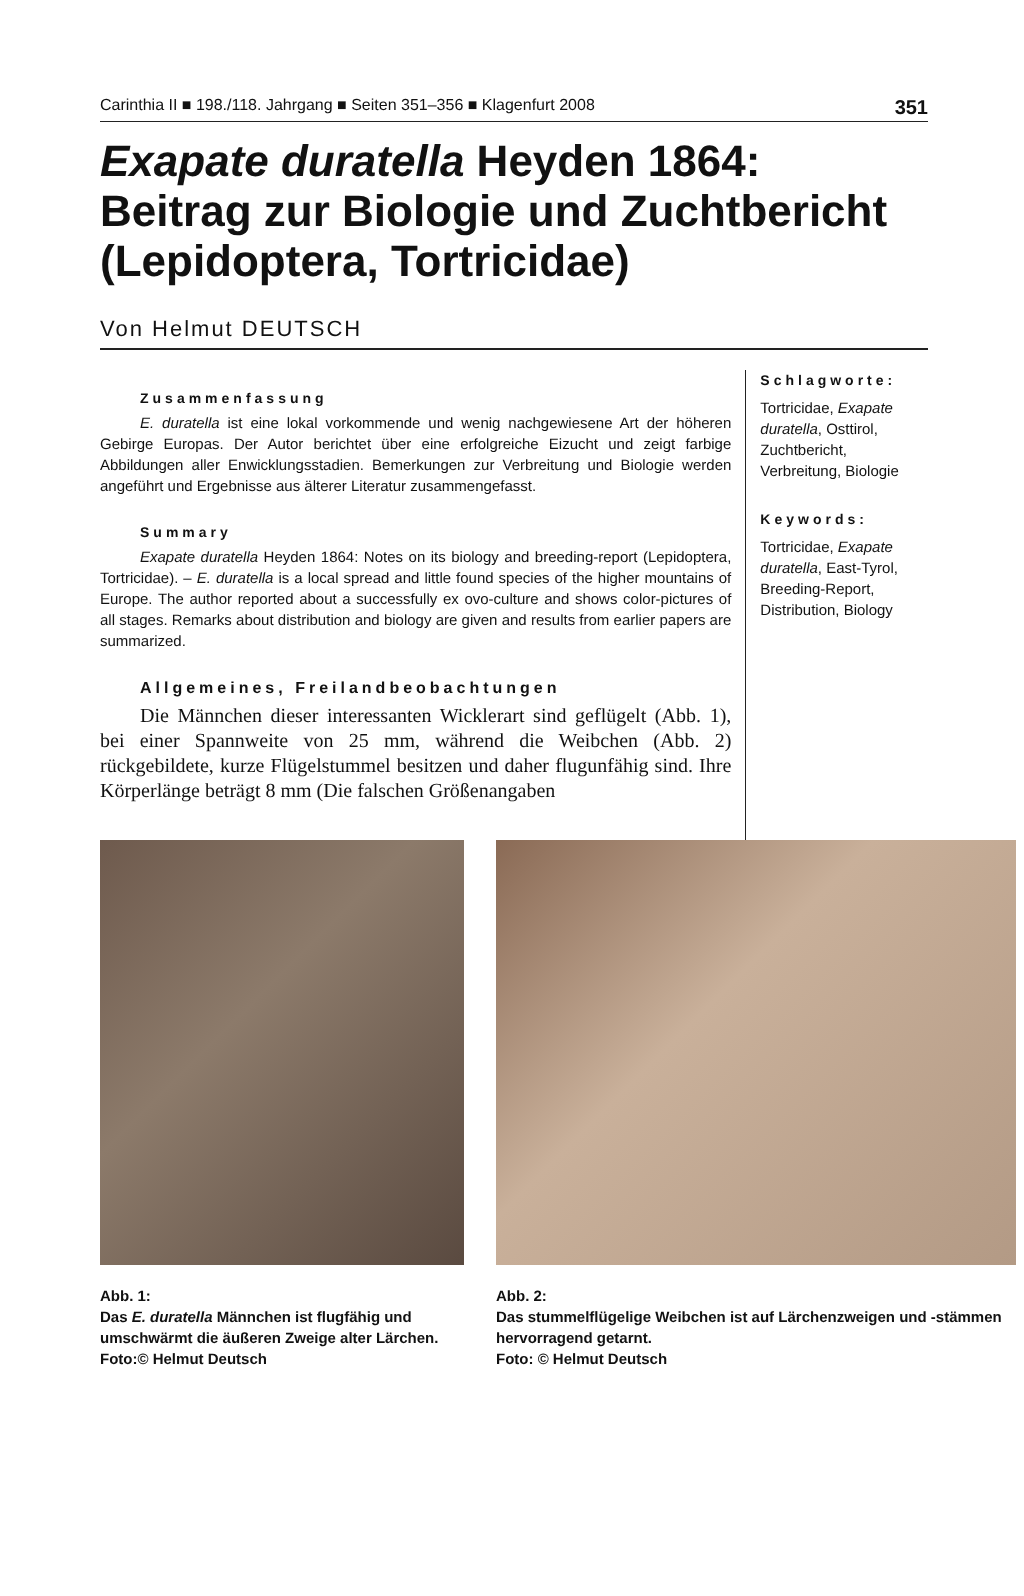Carinthia II ■ 198./118. Jahrgang ■ Seiten 351–356 ■ Klagenfurt 2008 351
Exapate duratella Heyden 1864:
Beitrag zur Biologie und Zuchtbericht
(Lepidoptera, Tortricidae)
Von Helmut DEUTSCH
Zusammenfassung
E. duratella ist eine lokal vorkommende und wenig nachgewiesene Art der höheren Gebirge Europas. Der Autor berichtet über eine erfolgreiche Eizucht und zeigt farbige Abbildungen aller Enwicklungsstadien. Bemerkungen zur Verbreitung und Biologie werden angeführt und Ergebnisse aus älterer Literatur zusammengefasst.
Summary
Exapate duratella Heyden 1864: Notes on its biology and breeding-report (Lepidoptera, Tortricidae). – E. duratella is a local spread and little found species of the higher mountains of Europe. The author reported about a successfully ex ovo-culture and shows color-pictures of all stages. Remarks about distribution and biology are given and results from earlier papers are summarized.
Allgemeines, Freilandbeobachtungen
Die Männchen dieser interessanten Wicklerart sind geflügelt (Abb. 1), bei einer Spannweite von 25 mm, während die Weibchen (Abb. 2) rückgebildete, kurze Flügelstummel besitzen und daher flugunfähig sind. Ihre Körperlänge beträgt 8 mm (Die falschen Größenangaben
Schlagworte:
Tortricidae, Exapate duratella, Osttirol, Zuchtbericht, Verbreitung, Biologie
Keywords:
Tortricidae, Exapate duratella, East-Tyrol, Breeding-Report, Distribution, Biology
Abb. 1:
Das E. duratella Männchen ist flugfähig und umschwärmt die äußeren Zweige alter Lärchen.
Foto:© Helmut Deutsch
Abb. 2:
Das stummelflügelige Weibchen ist auf Lärchenzweigen und -stämmen hervorragend getarnt.
Foto: © Helmut Deutsch